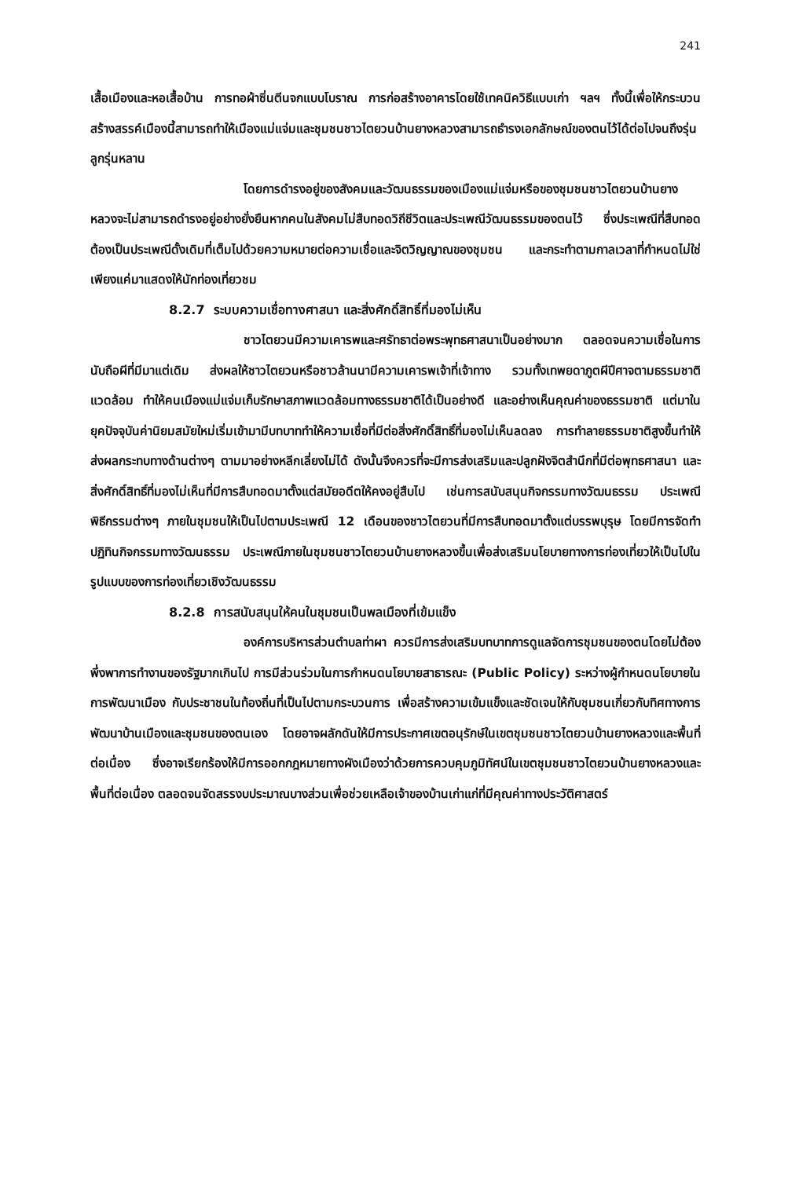241
เสื้อเมืองและหอเสื้อบ้าน การทอผ้าซิ่นตีนจกแบบโบราณ การก่อสร้างอาคารโดยใช้เทคนิควิธีแบบเก่า ฯลฯ ทั้งนี้เพื่อให้กระบวนสร้างสรรค์เมืองนี้สามารถทำให้เมืองแม่แจ่มและชุมชนชาวไตยวนบ้านยางหลวงสามารถธำรงเอกลักษณ์ของตนไว้ได้ต่อไปจนถึงรุ่นลูกรุ่นหลาน
โดยการดำรงอยู่ของสังคมและวัฒนธรรมของเมืองแม่แจ่มหรือของชุมชนชาวไตยวนบ้านยางหลวงจะไม่สามารถดำรงอยู่อย่างยั่งยืนหากคนในสังคมไม่สืบทอดวิถีชีวิตและประเพณีวัฒนธรรมของตนไว้ ซึ่งประเพณีที่สืบทอดต้องเป็นประเพณีดั้งเดิมที่เต็มไปด้วยความหมายต่อความเชื่อและจิตวิญญาณของชุมชน และกระทำตามกาลเวลาที่กำหนดไม่ใช่เพียงแค่มาแสดงให้นักท่องเที่ยวชม
8.2.7 ระบบความเชื่อทางศาสนา และสิ่งศักดิ์สิทธิ์ที่มองไม่เห็น
ชาวไตยวนมีความเคารพและศรัทธาต่อพระพุทธศาสนาเป็นอย่างมาก ตลอดจนความเชื่อในการนับถือผีที่มีมาแต่เดิม ส่งผลให้ชาวไตยวนหรือชาวล้านนามีความเคารพเจ้าที่เจ้าทาง รวมทั้งเทพยดาภูตผีปีศาจตามธรรมชาติแวดล้อม ทำให้คนเมืองแม่แจ่มเก็บรักษาสภาพแวดล้อมทางธรรมชาติได้เป็นอย่างดี และอย่างเห็นคุณค่าของธรรมชาติ แต่มาในยุคปัจจุบันค่านิยมสมัยใหม่เริ่มเข้ามามีบทบาททำให้ความเชื่อที่มีต่อสิ่งศักดิ์สิทธิ์ที่มองไม่เห็นลดลง การทำลายธรรมชาติสูงขึ้นทำให้ส่งผลกระทบทางด้านต่างๆ ตามมาอย่างหลีกเลี่ยงไม่ได้ ดังนั้นจึงควรที่จะมีการส่งเสริมและปลูกฝังจิตสำนึกที่มีต่อพุทธศาสนา และสิ่งศักดิ์สิทธิ์ที่มองไม่เห็นที่มีการสืบทอดมาตั้งแต่สมัยอดีตให้คงอยู่สืบไป เช่นการสนับสนุนกิจกรรมทางวัฒนธรรม ประเพณี พิธีกรรมต่างๆ ภายในชุมชนให้เป็นไปตามประเพณี 12 เดือนของชาวไตยวนที่มีการสืบทอดมาตั้งแต่บรรพบุรุษ โดยมีการจัดทำปฏิทินกิจกรรมทางวัฒนธรรม ประเพณีภายในชุมชนชาวไตยวนบ้านยางหลวงขึ้นเพื่อส่งเสริมนโยบายทางการท่องเที่ยวให้เป็นไปในรูปแบบของการท่องเที่ยวเชิงวัฒนธรรม
8.2.8 การสนับสนุนให้คนในชุมชนเป็นพลเมืองที่เข้มแข็ง
องค์การบริหารส่วนตำบลท่าผา ควรมีการส่งเสริมบทบาทการดูแลจัดการชุมชนของตนโดยไม่ต้องพึ่งพาการทำงานของรัฐมากเกินไป การมีส่วนร่วมในการกำหนดนโยบายสาธารณะ (Public Policy) ระหว่างผู้กำหนดนโยบายในการพัฒนาเมือง กับประชาชนในท้องถิ่นที่เป็นไปตามกระบวนการ เพื่อสร้างความเข้มแข็งและชัดเจนให้กับชุมชนเกี่ยวกับทิศทางการพัฒนาบ้านเมืองและชุมชนของตนเอง โดยอาจผลักดันให้มีการประกาศเขตอนุรักษ์ในเขตชุมชนชาวไตยวนบ้านยางหลวงและพื้นที่ต่อเนื่อง ซึ่งอาจเรียกร้องให้มีการออกกฎหมายทางผังเมืองว่าด้วยการควบคุมภูมิทัศน์ในเขตชุมชนชาวไตยวนบ้านยางหลวงและพื้นที่ต่อเนื่อง ตลอดจนจัดสรรงบประมาณบางส่วนเพื่อช่วยเหลือเจ้าของบ้านเก่าแก่ที่มีคุณค่าทางประวัติศาสตร์